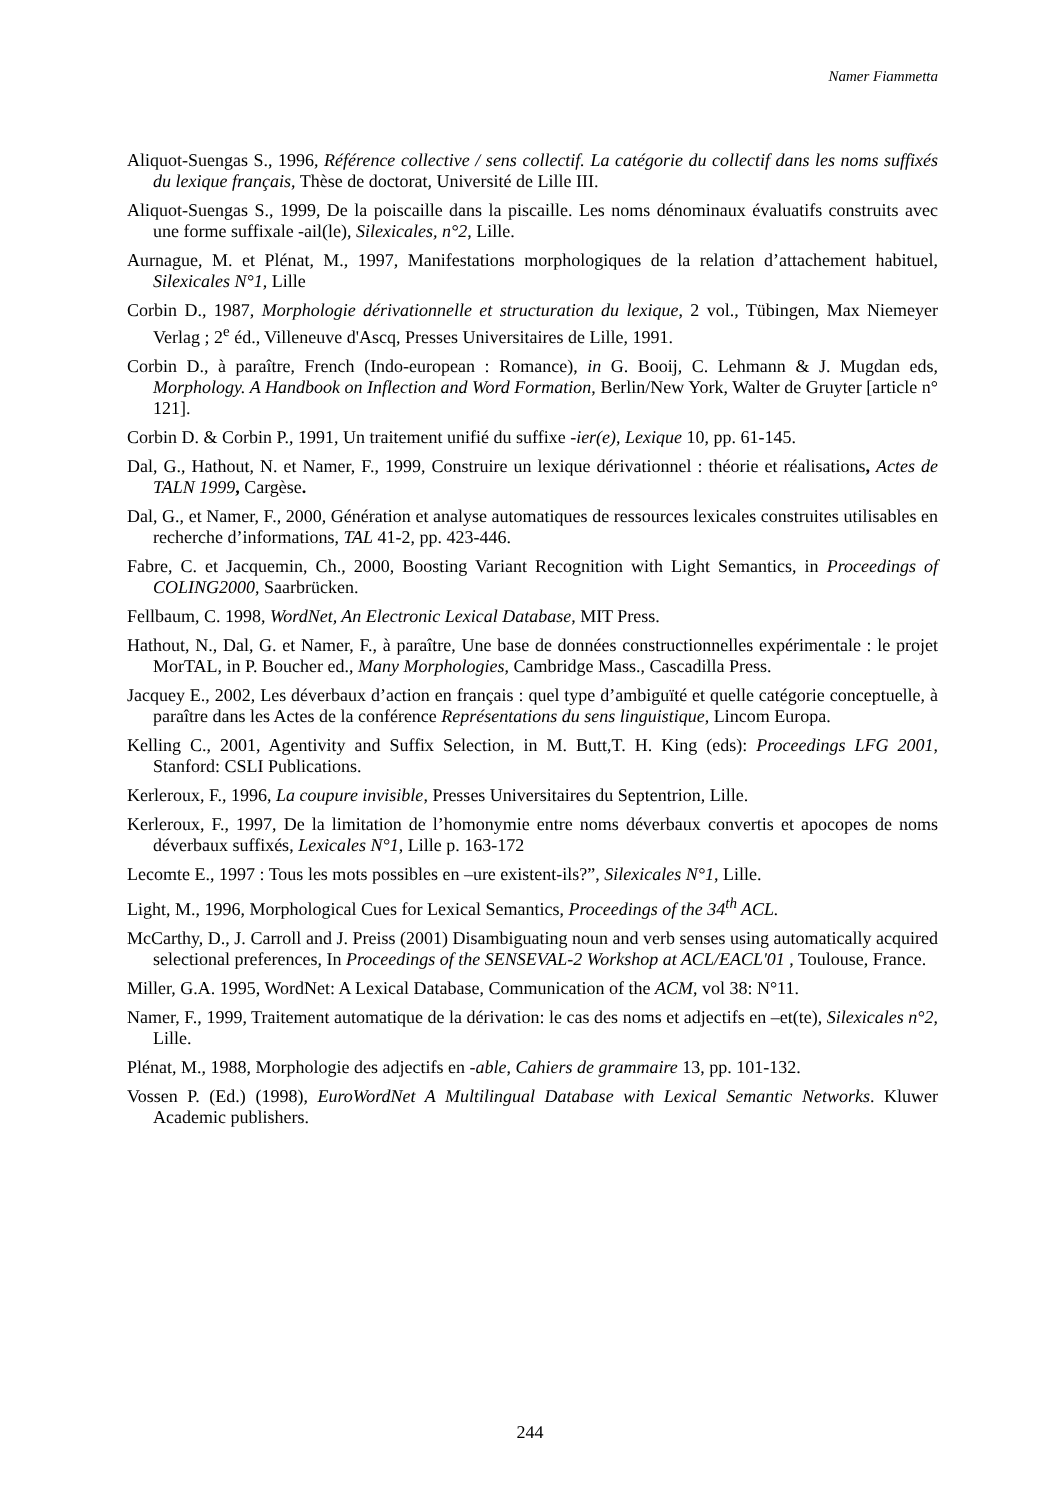Namer Fiammetta
Aliquot-Suengas S., 1996, Référence collective / sens collectif. La catégorie du collectif dans les noms suffixés du lexique français, Thèse de doctorat, Université de Lille III.
Aliquot-Suengas S., 1999, De la poiscaille dans la piscaille. Les noms dénominaux évaluatifs construits avec une forme suffixale -ail(le), Silexicales, n°2, Lille.
Aurnague, M. et Plénat, M., 1997, Manifestations morphologiques de la relation d’attachement habituel, Silexicales N°1, Lille
Corbin D., 1987, Morphologie dérivationnelle et structuration du lexique, 2 vol., Tübingen, Max Niemeyer Verlag ; 2<sup>e</sup> éd., Villeneuve d'Ascq, Presses Universitaires de Lille, 1991.
Corbin D., à paraître, French (Indo-european : Romance), in G. Booij, C. Lehmann & J. Mugdan eds, Morphology. A Handbook on Inflection and Word Formation, Berlin/New York, Walter de Gruyter [article n° 121].
Corbin D. & Corbin P., 1991, Un traitement unifié du suffixe -ier(e), Lexique 10, pp. 61-145.
Dal, G., Hathout, N. et Namer, F., 1999, Construire un lexique dérivationnel : théorie et réalisations, Actes de TALN 1999, Cargèse.
Dal, G., et Namer, F., 2000, Génération et analyse automatiques de ressources lexicales construites utilisables en recherche d’informations, TAL 41-2, pp. 423-446.
Fabre, C. et Jacquemin, Ch., 2000, Boosting Variant Recognition with Light Semantics, in Proceedings of COLING2000, Saarbrücken.
Fellbaum, C. 1998, WordNet, An Electronic Lexical Database, MIT Press.
Hathout, N., Dal, G. et Namer, F., à paraître, Une base de données constructionnelles expérimentale : le projet MorTAL, in P. Boucher ed., Many Morphologies, Cambridge Mass., Cascadilla Press.
Jacquey E., 2002, Les déverbaux d’action en français : quel type d’ambiguïté et quelle catégorie conceptuelle, à paraître dans les Actes de la conférence Représentations du sens linguistique, Lincom Europa.
Kelling C., 2001, Agentivity and Suffix Selection, in M. Butt,T. H. King (eds): Proceedings LFG 2001, Stanford: CSLI Publications.
Kerleroux, F., 1996, La coupure invisible, Presses Universitaires du Septentrion, Lille.
Kerleroux, F., 1997, De la limitation de l’homonymie entre noms déverbaux convertis et apocopes de noms déverbaux suffixés, Lexicales N°1, Lille p. 163-172
Lecomte E., 1997 : Tous les mots possibles en –ure existent-ils?”, Silexicales N°1, Lille.
Light, M., 1996, Morphological Cues for Lexical Semantics, Proceedings of the 34<sup>th</sup> ACL.
McCarthy, D., J. Carroll and J. Preiss (2001) Disambiguating noun and verb senses using automatically acquired selectional preferences, In Proceedings of the SENSEVAL-2 Workshop at ACL/EACL'01 , Toulouse, France.
Miller, G.A. 1995, WordNet: A Lexical Database, Communication of the ACM, vol 38: N°11.
Namer, F., 1999, Traitement automatique de la dérivation: le cas des noms et adjectifs en –et(te), Silexicales n°2, Lille.
Plénat, M., 1988, Morphologie des adjectifs en -able, Cahiers de grammaire 13, pp. 101-132.
Vossen P. (Ed.) (1998), EuroWordNet A Multilingual Database with Lexical Semantic Networks. Kluwer Academic publishers.
244